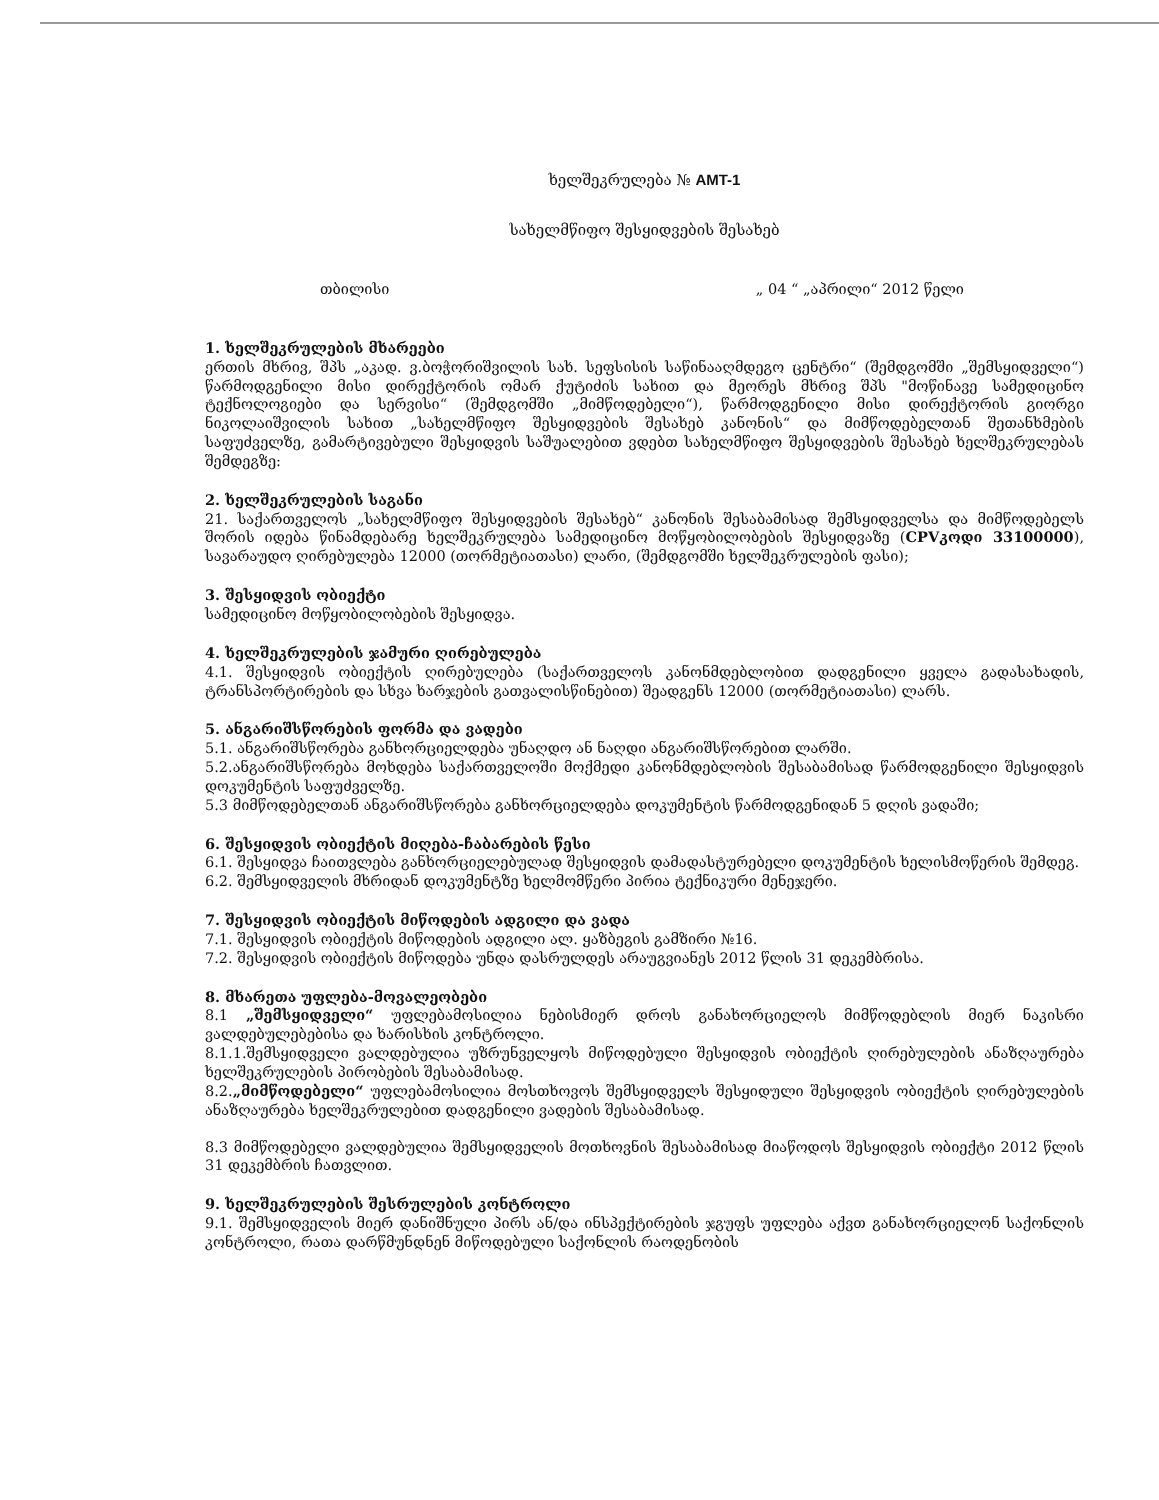ხელშეკრულება № AMT-1
სახელმწიფო შესყიდვების შესახებ
თბილისი „ 04 “ „აპრილი“ 2012 წელი
1. ხელშეკრულების მხარეები
ერთის მხრივ, შპს „აკად. ვ.ბოჭორიშვილის სახ. სეფსისის საწინააღმდეგო ცენტრი“ (შემდგომში „შემსყიდველი“) წარმოდგენილი მისი დირექტორის ომარ ქუტიძის სახით და მეორეს მხრივ შპს "მოწინავე სამედიცინო ტექნოლოგიები და სერვისი“ (შემდგომში „მიმწოდებელი“), წარმოდგენილი მისი დირექტორის გიორგი ნიკოლაიშვილის სახით „სახელმწიფო შესყიდვების შესახებ კანონის“ და მიმწოდებელთან შეთანხმების საფუძველზე, გამარტივებული შესყიდვის საშუალებით ვდებთ სახელმწიფო შესყიდვების შესახებ ხელშეკრულებას შემდეგზე:
2. ხელშეკრულების საგანი
21. საქართველოს „სახელმწიფო შესყიდვების შესახებ“ კანონის შესაბამისად შემსყიდველსა და მიმწოდებელს შორის იდება წინამდებარე ხელშეკრულება სამედიცინო მოწყობილობების შესყიდვაზე (CPV კოდი 33100000), სავარაუდო ღირებულება 12000 (თორმეტიათასი) ლარი, (შემდგომში ხელშეკრულების ფასი);
3. შესყიდვის ობიექტი
სამედიცინო მოწყობილობების შესყიდვა.
4. ხელშეკრულების ჯამური ღირებულება
4.1. შესყიდვის ობიექტის ღირებულება (საქართველოს კანონმდებლობით დადგენილი ყველა გადასახადის, ტრანსპორტირების და სხვა ხარჯების გათვალისწინებით) შეადგენს 12000 (თორმეტიათასი) ლარს.
5. ანგარიშსწორების ფორმა და ვადები
5.1. ანგარიშსწორება განხორციელდება უნაღდო ან ნაღდი ანგარიშსწორებით ლარში.
5.2.ანგარიშსწორება მოხდება საქართველოში მოქმედი კანონმდებლობის შესაბამისად წარმოდგენილი შესყიდვის დოკუმენტის საფუძველზე.
5.3 მიმწოდებელთან ანგარიშსწორება განხორციელდება დოკუმენტის წარმოდგენიდან 5 დღის ვადაში;
6. შესყიდვის ობიექტის მიღება-ჩაბარების წესი
6.1. შესყიდვა ჩაითვლება განხორციელებულად შესყიდვის დამადასტურებელი დოკუმენტის ხელისმოწერის შემდეგ.
6.2. შემსყიდველის მხრიდან დოკუმენტზე ხელმომწერი პირია ტექნიკური მენეჯერი.
7. შესყიდვის ობიექტის მიწოდების ადგილი და ვადა
7.1. შესყიდვის ობიექტის მიწოდების ადგილი ალ. ყაზბეგის გამზირი №16.
7.2. შესყიდვის ობიექტის მიწოდება უნდა დასრულდეს არაუგვიანეს 2012 წლის 31 დეკემბრისა.
8. მხარეთა უფლება-მოვალეობები
8.1 „შემსყიდველი“ უფლებამოსილია ნებისმიერ დროს განახორციელოს მიმწოდებლის მიერ ნაკისრი ვალდებულებებისა და ხარისხის კონტროლი.
8.1.1.შემსყიდველი ვალდებულია უზრუნველყოს მიწოდებული შესყიდვის ობიექტის ღირებულების ანაზღაურება ხელშეკრულების პირობების შესაბამისად.
8.2.„მიმწოდებელი“ უფლებამოსილია მოსთხოვოს შემსყიდველს შესყიდული შესყიდვის ობიექტის ღირებულების ანაზღაურება ხელშეკრულებით დადგენილი ვადების შესაბამისად.
8.3 მიმწოდებელი ვალდებულია შემსყიდველის მოთხოვნის შესაბამისად მიაწოდოს შესყიდვის ობიექტი 2012 წლის 31 დეკემბრის ჩათვლით.
9. ხელშეკრულების შესრულების კონტროლი
9.1. შემსყიდველის მიერ დანიშნული პირს ან/და ინსპექტირების ჯგუფს უფლება აქვთ განახორციელონ საქონლის კონტროლი, რათა დარწმუნდნენ მიწოდებული საქონლის რაოდენობის